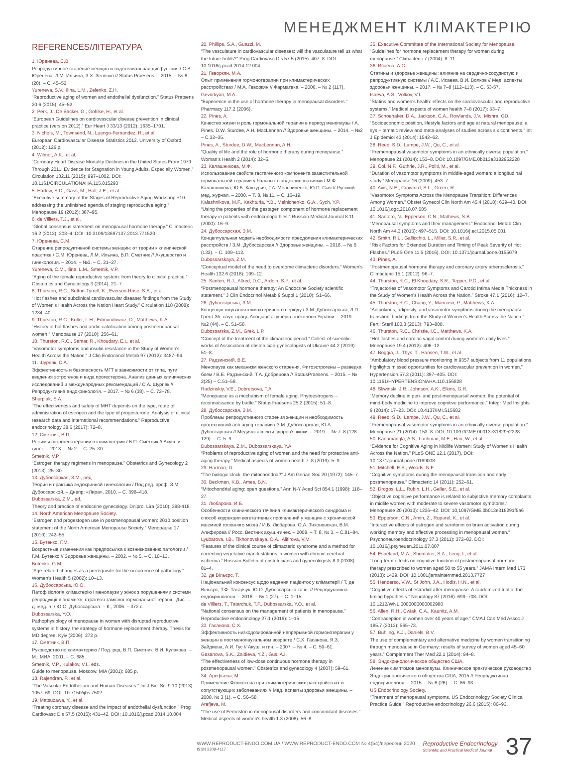МЕНЕДЖМЕНТ КЛІМАКТЕРІЮ
REFERENCES/ЛІТЕРАТУРА
1. Юренева, С.В.
Репродуктивное старение женщин и эндотелиальная дисфункция / С.В. Юренева, Л.М. Ильина, З.Х. Зеленко // Status Praesens. – 2015. – № 6 (20). – С. 45–52.
Yureneva, S.V., Ilina, L.M., Zelenko, Z.H.
“Reproductive aging of women and endothelial dysfunction.” Status Pratsens 20.6 (2015): 45–52.
2. Perk, J., De Backer, G., Gohlke, H., et al.
“European Guidelines on cardiovascular disease prevention in clinical practice (version 2012).” Eur Heart J 33/13 (2012): 1635–1701.
3. Nichols, M., Townsend, N., Luengo-Fernandez, R., et al.
European Cardiovascular Disease Statistics 2012. University of Oxford (2012): 126 p.
4. Wilmot, A.K., et al.
“Coronary Heart Disease Mortality Declines in the United States From 1979 Through 2011: Evidence for Stagnation in Young Adults, Especially Women.” Circulation 132.11 (2015): 997–1002. DOI: 10.1161/CIRCULATIONAHA.115.015293
5. Harlow, S.D., Gass, M., Hall, J.E., et al.
“Executive summary of the Stages of Reproductive Aging Workshop +10: addressing the unfinished agenda of staging reproductive aging.” Menopause 19 (2012): 387–95.
6. de Villiers, T.J., et al.
“Global consensus statement on menopausal hormone therapy.” Climacteric 16.2 (2013): 203–4. DOI: 10.3109/13697137.2013.771520
7. Юренева, С.М.
Старение репродуктивной системы женщин: от теории к клинической практике / С.М. Юренева, Л.М. Ильина, В.П. Сметник // Акушерство и гинекология. – 2014. – №3. – С. 21–27.
Yureneva, C.M., Ilina, L.M., Smetnik, V.P.
“Aging of the female reproductive system: from theory to clinical practice.” Obstetrics and Gynecology 3 (2014): 21–7.
8. Thurston, R.C., Sutton-Tyrrell, K., Everson-Rose, S.A., et al.
“Hot flashes and subclinical cardiovascular disease: findings from the Study of Women’s Health Across the Nation Heart Study.” Circulation 118 (2008): 1234–40.
9. Thurston, R.C., Kuller, L.H., Edmundowicz, D., Matthews, K.A.
“History of hot flashes and aortic calcification among postmenopausal women.” Menopause 17 (2010): 256–61.
10. Thurston, R.C., Samar, R., Khoudary, E.I., et al.
“Vasomotor symptoms and insulin resistance in the Study of Women’s Health Across the Nation.” J Clin Endocrinol Metab 97 (2012): 3487–94.
11. Шурпяк, С.А.
Эффективность и безопасность МГТ в зависимости от типа, пути введения эстрогенов и вида прогестерона. Анализ данных клинических исследований и международных рекомендаций / С.А. Шурпяк // Репродуктивна ендокринологія. – 2017. – № 6 (38). – С. 72–78.
Shurpiak, S.A.
“The effectiveness and safety of MHT depends on the type, route of administration of estrogen and the type of progesterone. Analysis of clinical research data and international recommendations.” Reproductive endocrinology 38.6 (2017): 72–8.
12. Сметник, В.П.
Режимы эстрогенотерапии в климактерии / В.П. Сметник // Акуш. и гинек. – 2013. – № 2. – С. 25–30.
Smetnik, V.P.
“Estrogen therapy regimens in menopause.” Obstetrics and Gynecology 2 (2013): 25–30.
13. Дубоссаркая, З.М., ред.
Теория и практика эндокринной гинекологии / Под ред. проф. З.М. Дубоссарской. – Днепр: «Лира», 2010. – С. 398–418.
Dubossarska, Z.M., ed.
Theory and practice of endocrine gynecology. Dnipro. Lira (2010): 398-418.
14. North American Menopause Society.
“Estrogen and progestogen use in postmenopausal women: 2010 position statement of the North American Menopause Society.” Menopause 17 (2010): 242–55.
15. Бутенко, Г.М.
Возрастные изменения как предпосылка к возникновению патологии / Г.М. Бутенко // Здоровье женщины. – 2002. – № 5. – С. 10–13.
Butenko, G.M.
“Age-related changes as a prerequisite for the occurrence of pathology.” Women's Health 5 (2002): 10–13.
16. Дубоссарська, Ю.О.
Патофізіологія клімактерію і менопаузи у жінок з порушеннями системи репродукції в анамнезі, стратегія замісної гормональної терапії : Дис. … д. мед. н. / Ю.О. Дубоссарська. – К., 2006. – 372 с.
Dubossarska, Y.O.
Pathophysiology of menopause in women with disrupted reproductive systems in history, the strategy of hormone replacement therapy. Thesis for MD degree. Kyiv (2006): 372 p.
17. Сметник, В.П.
Руководство по климактерию / Под. ред. В.П. Сметник, В.И. Кулакова. – М.: МИА, 2001. – С. 685.
Smetnik, V.P., Kulakov, V.I., eds.
Guide to menopause. Moscow. MIA (2001): 685 p.
18. Rajendran, P., et al.
“The Vascular Endothelium and Human Diseases.” Int J Biol Sci 9.10 (2013): 1057–69. DOI: 10.7150/ijbs.7502
19. Matsuzawa, Y., et al.
“Treating coronary disease and the impact of endothelial dysfunction.” Prog Cardiovasc Dis 57.5 (2015): 431–42. DOI: 10.1016/j.pcad.2014.10.004
20. Phillips, S.A., Guazzi, M.
“The vasculature in cardiovascular diseases: will the vasculature tell us what the future holds?” Prog Cardiovasc Dis 57.5 (2015): 407–8. DOI: 10.1016/j.pcad.2014.12.004
21. Геворкян, М.А.
Опыт применения гормонотерапии при климактерических расстройствах / М.А. Геворкян // Фарматека. – 2006. – № 2 (117).
Gevorkyan, M.A.
“Experience in the use of hormone therapy in menopausal disorders.” Pharmacy 117.2 (2006).
22. Pines, A.
Качество жизни и роль гормональной терапии в период менопаузы / A. Pines, D.W. Sturdee, A.H. MacLennan // Здоровье женщины. – 2014. – №2 – С.32–35.
Pines, A., Sturdee, D.W., MacLennan, A.H.
“Quality of life and the role of hormone therapy during menopause.” Woman’s Health 2 (2014): 32–5.
23. Калашникова, М.Ф.
Использование свойств гестагенного компонента заместительной гормональной терапии у больных с эндокринопатиями / М.Ф. Калашникова, Ю.Б. Кахтурия, Г.А. Мельниченко, Ю.П. Сыч // Русский мед. журнал. – 2000. – Т. 8, № 11. – С. 16–19.
Kalashnikova, M.F., Kakhturia, Y.B., Melnichenko, G.A., Sych, Y.P.
“Using the properties of the gestagen component of hormone replacement therapy in patients with endocrinopathies.” Russian Medical Journal 8.11 (2000): 16–9.
24. Дубоссарская, З.М.
Концептуальная модель необходимости преодоления климактерических расстройств / З.М. Дубоссарская // Здоровье женщины. – 2018. – № 6 (132). – С. 109–112.
Dubossarskaya, Z.M.
“Conceptual model of the need to overcome climacteric disorders.” Women’s Health 132.6 (2018): 109–12.
25. Santen, R.J., Allred, D.C., Ardoin, S.P., et al.
“Postmenopausal hormone therapy: An Endocrine Society scientific statement.” J Clin Endocrinol Metab 9 Suppl 1 (2010): S1–66.
26. Дубоссарська, З.М.
Концепція лікування клімактеричного періоду / З.М. Дубоссарська, Л.П. Грек / Зб. наук. праць Асоціації акушерів-гінекологів України. – 2019. – №2 (44). – С. 51–58.
Dubossarska, Z.M., Grek, L.P.
“Concept of the treatment of the climacteric period.” Collect of scientific works of Association of obstetrician-gynecologists of Ukraine 44.2 (2019): 51–8.
27. Радзинский, В.Е.
Менопауза как механизм женского старения. Фитоэстрогены – разведка боем / В.Е. Радзинский, Т.А. Добрецова // StatusPraesens. – 2015. – № 2(25) – С.51–58.
Radzinskiy, V.E., Dobretsova, T.A.
“Menopause as a mechanism of female aging. Phytoestrogens – reconnaissance by battle.” StatusPraesens 25.2 (2015): 51–8.
28. Дубоссарская, З.М.
Проблемы репродуктивного старения женщин и необходимость протективной anti-aging терапии / З.М. Дубоссарская, Ю.А. Дубоссарская // Медичні аспекти здоров’я жінки. – 2019. – № 7–8 (128–129). – С. 5–9.
Dubossarskaya, Z.M., Dubossarskaya, Y.A.
“Problems of reproductive aging of women and the need for protective anti-aging therapy.” Medical aspects of women health 7–8 (2019): 5–9.
29. Harman, D.
“The biologic clock: the mitochondria?” J Am Geriart Soc 20 (1972): 145–7.
30. Beckman, K.B., Ames, B.N.
“Mitochondrial aging: open questions.” Ann N-Y Acad Sci 854.1 (1998): 118–27.
31. Любарова, И.Б.
Особенности клинического течения климактерического синдрома и способ коррекции вегетативных проявлений у женщин с хронической ишемией головного мозга / И.Б. Любарова, О.А. Тихоновская, В.М. Алифирова // Росс. Вестник акуш.-гинек. – 2008. – Т. 8, № 3. – С.81–84.
Lyubarova, I.B., Tikhonovskaya, O.A., Alifirova, V.M.
“Features of the clinical course of climacteric syndrome and a method for correcting vegetative manifestations in women with chronic cerebral ischemia.” Russian Bulletin of obstetricians and gynecologists 8.3 (2008): 81–4.
32. де Вільєрс, Т.
Національний консенсус щодо ведення пацієнток у клімактерії / Т. де Вільєрс, Т.Ф. Татарчук. Ю.О. Дубоссарська та ін. // Репродуктивна ендокринологія. – 2016. – № 1 (27). – С. 1–15.
de Villiers, T., Tatarchuk, T.F., Dubossarska, Y.O., et al.
“National consensus on the management of patients in menopause.” Reproductive endocrinology 27.1 (2016): 1–15.
33. Гасанова, С.Х.
Эффективность низкодозированной непрерывной гормонотерапии у женщин в постменопаузальном возрасте / С.Х. Гасанова, Я.З. Зайдиева, А.И. Гус // Акуш. и гин. – 2007. – № 4. – С. 59–61.
Gasanova, S.K., Zaidieva, Y.Z., Gus, A.I.
“The effectiveness of low-dose continuous hormone therapy in postmenopausal women.” Obstetrics and gynecology 4 (2007): 59–61.
34. Арефьева, М.
Применение Фемостона при климактерических расстройствах и сопутствующих заболеваниях // Мед. аспекты здоровья женщины. – 2008. № 3 (1). – С. 56–58.
Arefjeva, M.
“The use of Femoston in menopausal disorders and concomitant diseases.” Medical aspects of women's health 1.3 (2008): 56–8.
35. Executive Committee of the International Society for Menopause.
“Guidelines for hormone replacement therapy for women during menopause.” Climacteric 7 (2004): 8–11.
36. Исаева, А.С.
Статины и здоровье женщины: влияние на сердечно-сосудистую и репродуктивную системы / А.С. Исаева, В.И. Волков // Мед. аспекты здоровья женщины. – 2017. – № 7–8 (112–113). – С. 53-57.
Isaeva, A.S., Volkov, V.I.
“Statins and women's health: effects on the cardiovascular and reproductive systems.” Medical aspects of women health 7–8 (2017): 53–7.
37. Schoenaker, D.A., Jackson, C.A., Rowlands, J.V., Mishra, GD.
“Socioeconomic position, lifestyle factors and age at natural menopause: a sys – tematic review and meta-analyses of studies across six continents.” Int J Epidemiol 43 (2014): 1542–62.
38. Reed, S.D., Lampe, J.W., Qu, C., et al.
“Premenopausal vasomotor symptoms in an ethnically diverse population.” Menopause 21 (2014): 153–8. DOI: 10.1097/GME.0b013e3182952228
39. Col, N.F., Guthrie, J.R., Politi, M., et al.
“Duration of vasomotor symptoms in middle-aged women: a longitudinal study.” Menopause 16 (2009): 453–7.
40. Avis, N.E., Crawford, S.L., Green, R.
“Vasomotor Symptoms Across the Menopause Transition: Differences Among Women.” Obstet Gynecol Clin North Am 45.4 (2018): 629–40. DOI: 10.1016/j.ogc.2018.07.005
41. Santoro, N., Epperson, C.N., Mathews, S.B.
“Menopausal symptoms and their management.” Endocrinol Metab Clin North Am 44.3 (2015): 497–515. DOI: 10.1016/j.ecl.2015.05.001
42. Smith, R.L., Gallicchio, L., Miller, S.R., et al.
“Risk Factors for Extended Duration and Timing of Peak Severity of Hot Flashes.” PLoS One 11.5 (2016). DOI: 10.1371/journal.pone.0155079
43. Pines, A.
“Postmenopausal hormone therapy and coronary artery atherosclerosis.” Climacteric 15.1 (2012): 96–7.
44. Thurston, R.C., El Khoudary, S.R., Tepper, P.G., et al.
“Trajectories of Vasomotor Symptoms and Carotid Intima Media Thickness in the Study of Women’s Health Across the Nation.” Stroke 47.1 (2016): 12–7.
45. Thurston, R.C., Chang, Y., Mancuso, P., Matthews, K.A.
“Adipokines, adiposity, and vasomotor symptoms during the menopause transition: findings from the Study of Women’s Health Across the Nation.” Fertil Steril 100.3 (2013): 793–800.
46. Thurston, R.C., Christie, I.C., Matthews, K.A.
“Hot flashes and cardiac vagal control during women’s daily lives.” Menopause 19.4 (2012): 406–12.
47. Boggia, J., Thys, T., Hansen, T.W., et al.
“Ambulatory blood pressure monitoring in 9357 subjects from 11 populations highlights missed opportunities for cardiovascular prevention in women.” Hypertension 57.3 (2011): 397–405. DOI: 10.1161/HYPERTENSIONAHA.110.156828
48. Sliwinski, J.R., Johnson, A.K., Elkins, G.R.
“Memory decline in peri- and post-menopausal women: the potential of mind-body medicine to improve cognitive performance.” Integr Med Insights 9 (2014): 17–23. DOI: 10.4137/IMI.S15682
49. Reed, S.D., Lampe, J.W., Qu, C., et al.
“Premenopausal vasomotor symptoms in an ethnically diverse population.” Menopause 21 (2014): 153–8. DOI: 10.1097/GME.0b013e3182952228
50. Karlamangla, A.S., Lachman, M.E., Han, W., et al.
“Evidence for Cognitive Aging in Midlife Women: Study of Women’s Health Across the Nation.” PLoS ONE 12.1 (2017). DOI: 10.1371/journal.pone.0169008
51. Mitchell, E.S., Woods, N.F.
“Cognitive symptoms during the menopausal transition and early postmenopause.” Climacteric 14 (2011): 252–61.
52. Drogos, L.L., Rubin, L.H., Geller, S.E., et al.
“Objective cognitive performance is related to subjective memory complaints in midlife women with moderate to severe vasomotor symptoms.” Menopause 20 (2013): 1236–42. DOI: 10,1097/GME.0b013e318291f5a6
53. Epperson, C.N., Amin, Z., Ruparel, K., et al.
“Interactive effects of estrogen and serotonin on brain activation during working memory and affective processing in menopausal women.” Psychoneuroendocrinology 37.3 (2011): 372–82. DOI: 10,1016/j.psyneuen.2011.07.007
54. Espeland, M.A., Shumaker, S.A., Leng, I., et al.
“Long-term effects on cognitive function of postmenopausal hormone therapy prescribed to women aged 50 to 55 years.” JAMA Intern Med 173 (2013): 1429. DOI: 10,1001/jamainternmed.2013.7727
55. Henderso, V.W., St John, J.A., Hodis, H.N., et al.
“Cognitive effects of estradiol after menopause: A randomized trial of the timing hypothesis.” Neurology 87 (2016): 699–708. DOI: 10.1212/WNL.0000000000002980
56. Allen, R.H., Cwiak, C.A., Kaunitz, A.M.
“Contraception in women over 40 years of age.” CMAJ Can Med Assoc J 185.7 (2013): 565–73.
57. Buhling, K.J., Daniels, B.V.
The use of complementary and alternative medicine by women transitioning through menopause in Germany: results of survey of women aged 45–60 years.” Complement Ther Med 22.1 (2014): 94–8.
58. Эндокринологическое общество США.
Лечение симптомов менопаузы. Клиническое практическое руководство Эндокринологического общества США, 2015 // Репродуктивна ендокринологія. – 2015. – № 6 (26). – С. 86–93.
US Endocrinology Society.
“Treatment of menopausal symptoms. US Endocrinology Society Clinical Practice Guide.” Reproductive endocrinology 26.6 (2015): 86–93.
WWW.REPRODUCT-ENDO.COM.UA / WWW.REPRODUCT-ENDO.COM № 4(54)/вересень 2020
ISSN 2309-4117
Reproductive Endocrinology
Scientific and Practical Medical Journal
37